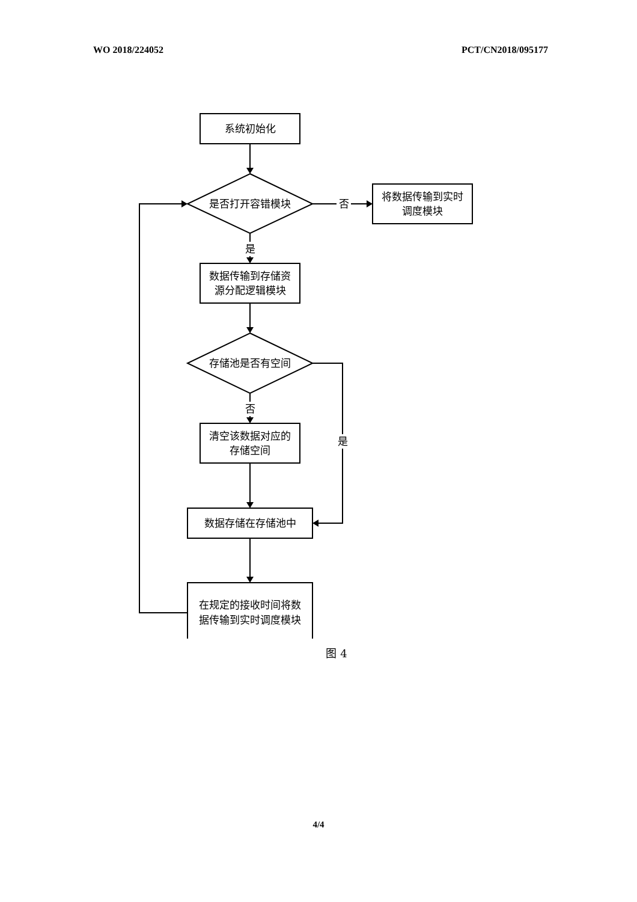WO 2018/224052 PCT/CN2018/095177
系统初始化
是否打开容错模块
否
将数据传输到实时
调度模块
是
数据传输到存储资
源分配逻辑模块
存储池是否有空间
否
是
清空该数据对应的
存储空间
数据存储在存储池中
在规定的接收时间将数
据传输到实时调度模块
图 4
4/4